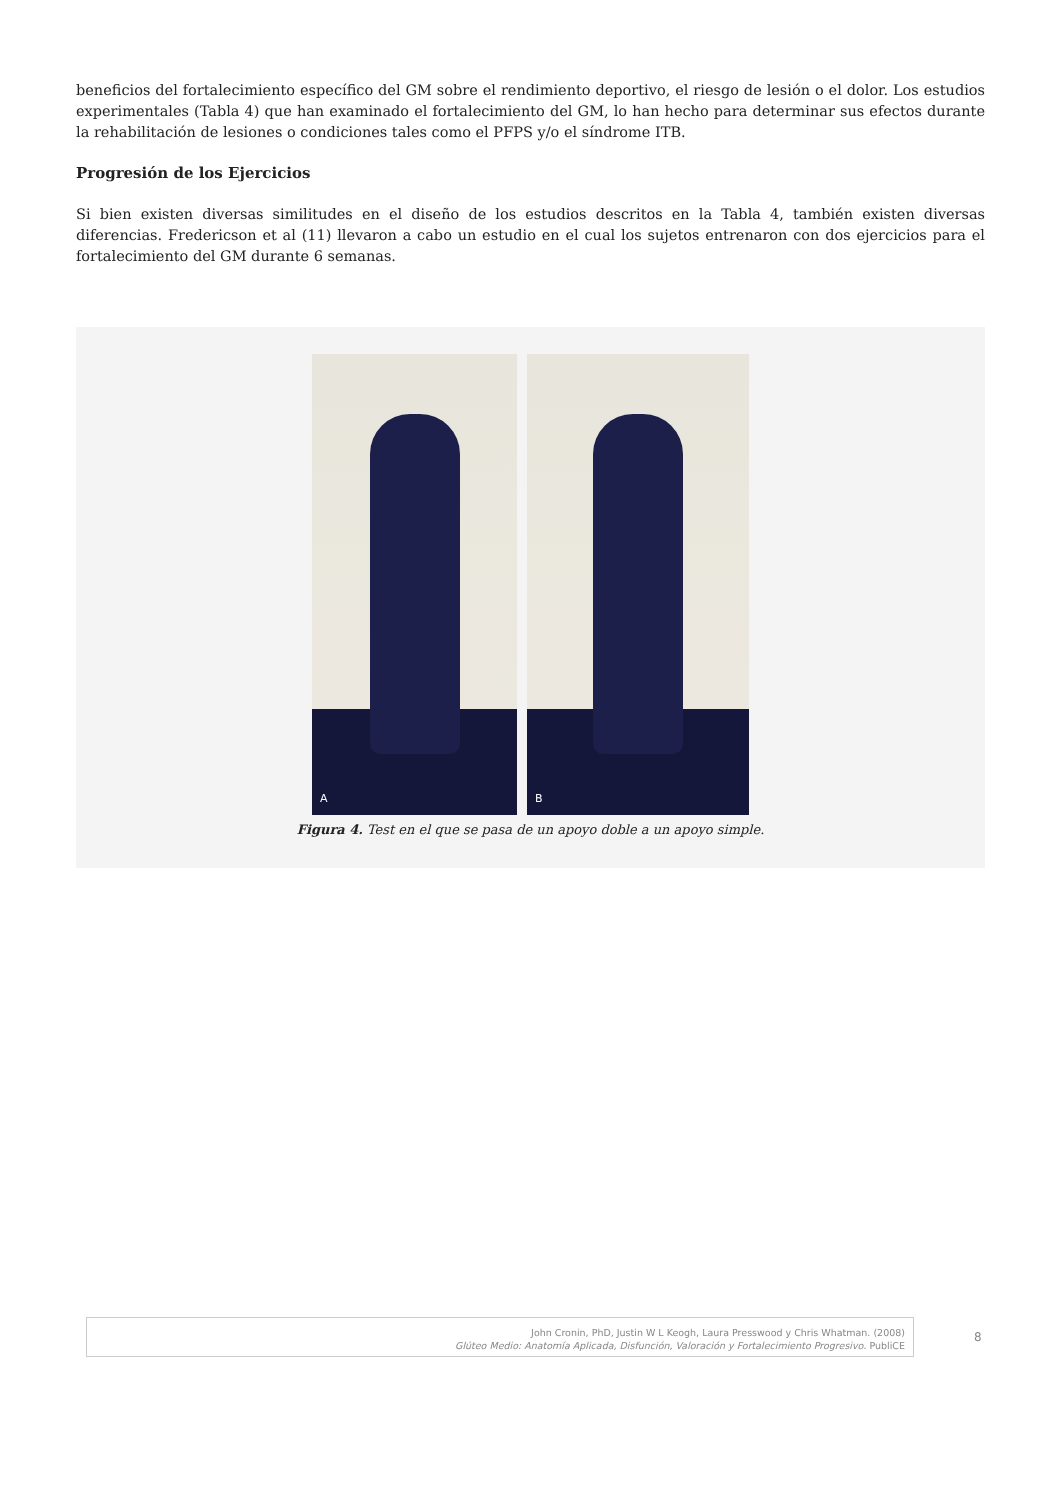beneficios del fortalecimiento específico del GM sobre el rendimiento deportivo, el riesgo de lesión o el dolor. Los estudios experimentales (Tabla 4) que han examinado el fortalecimiento del GM, lo han hecho para determinar sus efectos durante la rehabilitación de lesiones o condiciones tales como el PFPS y/o el síndrome ITB.
Progresión de los Ejercicios
Si bien existen diversas similitudes en el diseño de los estudios descritos en la Tabla 4, también existen diversas diferencias. Fredericson et al (11) llevaron a cabo un estudio en el cual los sujetos entrenaron con dos ejercicios para el fortalecimiento del GM durante 6 semanas.
A
B
Figura 4. Test en el que se pasa de un apoyo doble a un apoyo simple.
John Cronin, PhD, Justin W L Keogh, Laura Presswood y Chris Whatman. (2008)
Glúteo Medio: Anatomía Aplicada, Disfunción, Valoración y Fortalecimiento Progresivo. PubliCE
8